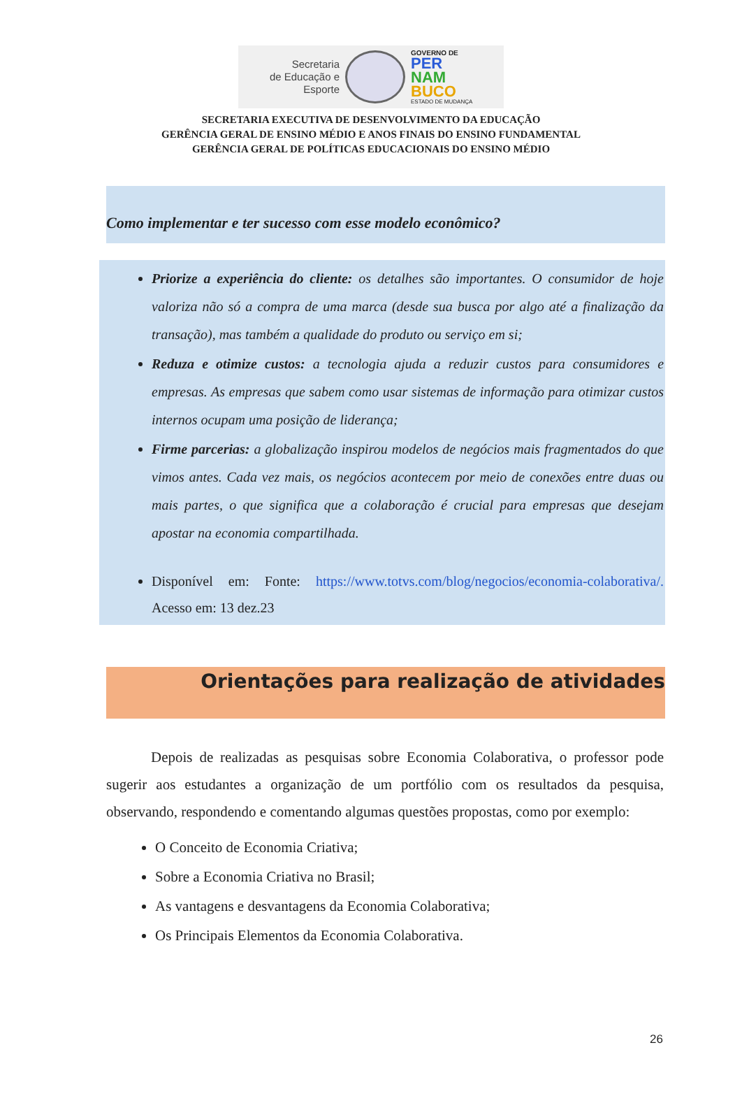Secretaria
de Educação e
Esporte
GOVERNO DE
PER
NAM
BUCO
ESTADO DE MUDANÇA
SECRETARIA EXECUTIVA DE DESENVOLVIMENTO DA EDUCAÇÃO
GERÊNCIA GERAL DE ENSINO MÉDIO E ANOS FINAIS DO ENSINO FUNDAMENTAL
GERÊNCIA GERAL DE POLÍTICAS EDUCACIONAIS DO ENSINO MÉDIO
Como implementar e ter sucesso com esse modelo econômico?
Priorize a experiência do cliente: os detalhes são importantes. O consumidor de hoje valoriza não só a compra de uma marca (desde sua busca por algo até a finalização da transação), mas também a qualidade do produto ou serviço em si;
Reduza e otimize custos: a tecnologia ajuda a reduzir custos para consumidores e empresas. As empresas que sabem como usar sistemas de informação para otimizar custos internos ocupam uma posição de liderança;
Firme parcerias: a globalização inspirou modelos de negócios mais fragmentados do que vimos antes. Cada vez mais, os negócios acontecem por meio de conexões entre duas ou mais partes, o que significa que a colaboração é crucial para empresas que desejam apostar na economia compartilhada.
Disponível em: Fonte: https://www.totvs.com/blog/negocios/economia-colaborativa/. Acesso em: 13 dez.23
Orientações para realização de atividades
Depois de realizadas as pesquisas sobre Economia Colaborativa, o professor pode sugerir aos estudantes a organização de um portfólio com os resultados da pesquisa, observando, respondendo e comentando algumas questões propostas, como por exemplo:
O Conceito de Economia Criativa;
Sobre a Economia Criativa no Brasil;
As vantagens e desvantagens da Economia Colaborativa;
Os Principais Elementos da Economia Colaborativa.
26